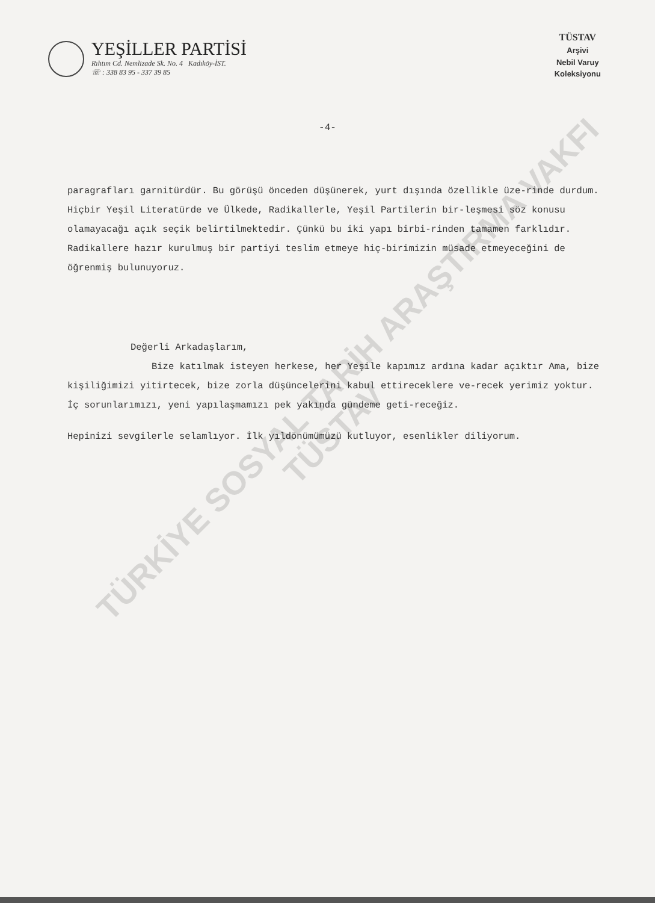YEŞİLLER PARTİSİ
Rıhtım Cd. Nemlizade Sk. No. 4 Kadıköy-İST.
☏ : 338 83 95 - 337 39 85
TÜSTAV
Arşivi
Nebil Varuy
Koleksiyonu
-4-
paragrafları garnitürdür. Bu görüşü önceden düşünerek, yurt dışında özellikle üze-rinde durdum. Hiçbir Yeşil Literatürde ve Ülkede, Radikallerle, Yeşil Partilerin bir-leşmesi söz konusu olamayacağı açık seçik belirtilmektedir. Çünkü bu iki yapı birbi-rinden tamamen farklıdır. Radikallere hazır kurulmuş bir partiyi teslim etmeye hiç-birimizin müsade etmeyeceğini de öğrenmiş bulunuyoruz.
Değerli Arkadaşlarım,
Bize katılmak isteyen herkese, her Yeşile kapımız ardına kadar açıktır Ama, bize kişiliğimizi yitirtecek, bize zorla düşüncelerini kabul ettireceklere ve-recek yerimiz yoktur. İç sorunlarımızı, yeni yapılaşmamızı pek yakında gündeme geti-receğiz.
Hepinizi sevgilerle selamlıyor. İlk yıldönümümüzü kutluyor, esenlikler diliyorum.
TÜRKİYE SOSYAL TARİH ARAŞTIRMA VAKFI
TÜSTAV